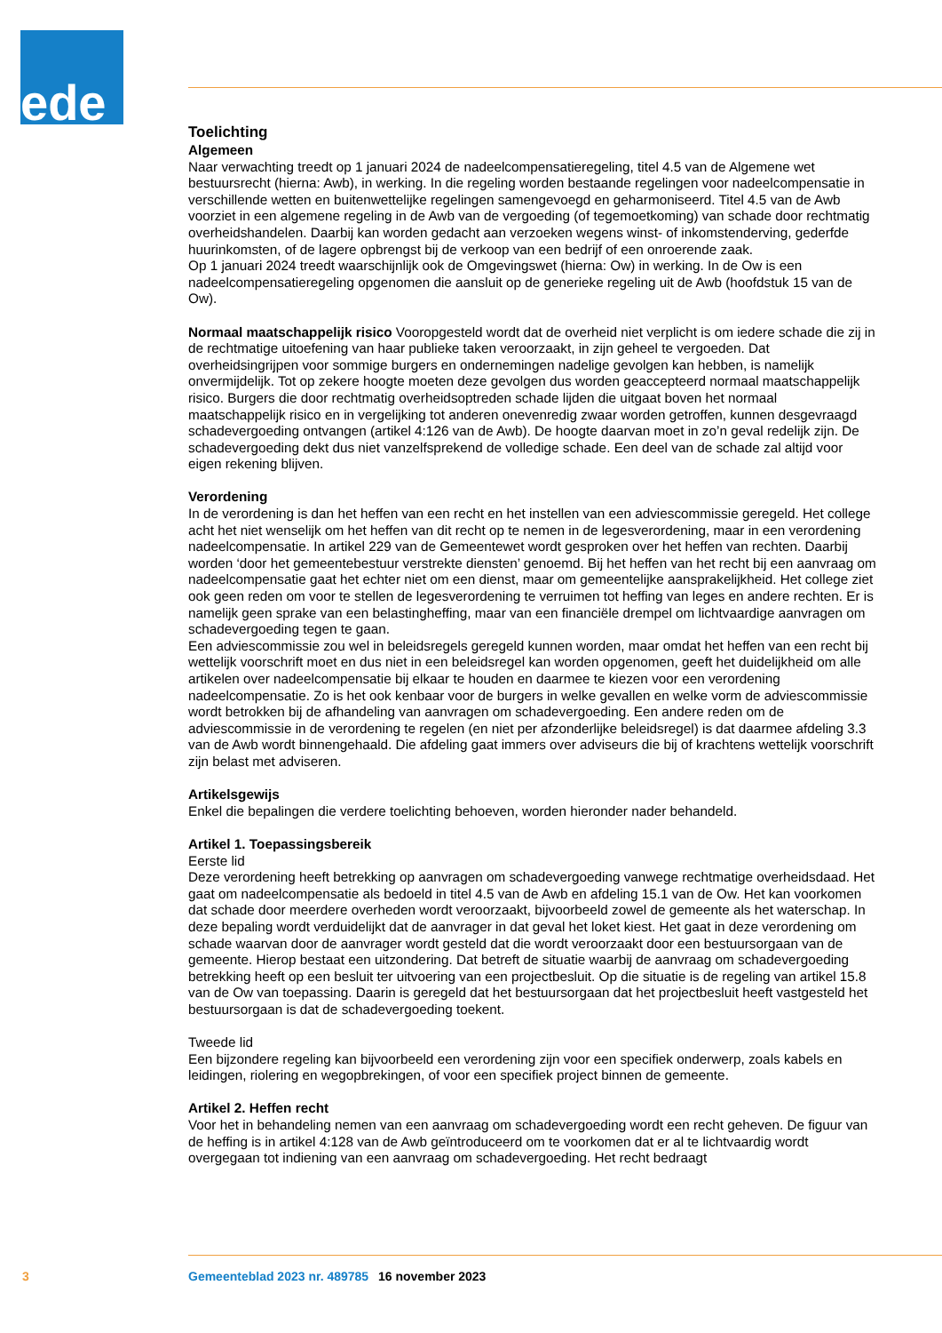ede
Toelichting
Algemeen
Naar verwachting treedt op 1 januari 2024 de nadeelcompensatieregeling, titel 4.5 van de Algemene wet bestuursrecht (hierna: Awb), in werking. In die regeling worden bestaande regelingen voor nadeelcompensatie in verschillende wetten en buitenwettelijke regelingen samengevoegd en geharmoniseerd. Titel 4.5 van de Awb voorziet in een algemene regeling in de Awb van de vergoeding (of tegemoetkoming) van schade door rechtmatig overheidshandelen. Daarbij kan worden gedacht aan verzoeken wegens winst- of inkomstenderving, gederfde huurinkomsten, of de lagere opbrengst bij de verkoop van een bedrijf of een onroerende zaak.
Op 1 januari 2024 treedt waarschijnlijk ook de Omgevingswet (hierna: Ow) in werking. In de Ow is een nadeelcompensatieregeling opgenomen die aansluit op de generieke regeling uit de Awb (hoofdstuk 15 van de Ow).
Normaal maatschappelijk risico Vooropgesteld wordt dat de overheid niet verplicht is om iedere schade die zij in de rechtmatige uitoefening van haar publieke taken veroorzaakt, in zijn geheel te vergoeden. Dat overheidsingrijpen voor sommige burgers en ondernemingen nadelige gevolgen kan hebben, is namelijk onvermijdelijk. Tot op zekere hoogte moeten deze gevolgen dus worden geaccepteerd normaal maatschappelijk risico. Burgers die door rechtmatig overheidsoptreden schade lijden die uitgaat boven het normaal maatschappelijk risico en in vergelijking tot anderen onevenredig zwaar worden getroffen, kunnen desgevraagd schadevergoeding ontvangen (artikel 4:126 van de Awb). De hoogte daarvan moet in zo’n geval redelijk zijn. De schadevergoeding dekt dus niet vanzelfsprekend de volledige schade. Een deel van de schade zal altijd voor eigen rekening blijven.
Verordening
In de verordening is dan het heffen van een recht en het instellen van een adviescommissie geregeld. Het college acht het niet wenselijk om het heffen van dit recht op te nemen in de legesverordening, maar in een verordening nadeelcompensatie. In artikel 229 van de Gemeentewet wordt gesproken over het heffen van rechten. Daarbij worden ‘door het gemeentebestuur verstrekte diensten’ genoemd. Bij het heffen van het recht bij een aanvraag om nadeelcompensatie gaat het echter niet om een dienst, maar om gemeentelijke aansprakelijkheid. Het college ziet ook geen reden om voor te stellen de legesverordening te verruimen tot heffing van leges en andere rechten. Er is namelijk geen sprake van een belastingheffing, maar van een financiële drempel om lichtvaardige aanvragen om schadevergoeding tegen te gaan.
Een adviescommissie zou wel in beleidsregels geregeld kunnen worden, maar omdat het heffen van een recht bij wettelijk voorschrift moet en dus niet in een beleidsregel kan worden opgenomen, geeft het duidelijkheid om alle artikelen over nadeelcompensatie bij elkaar te houden en daarmee te kiezen voor een verordening nadeelcompensatie. Zo is het ook kenbaar voor de burgers in welke gevallen en welke vorm de adviescommissie wordt betrokken bij de afhandeling van aanvragen om schadevergoeding. Een andere reden om de adviescommissie in de verordening te regelen (en niet per afzonderlijke beleidsregel) is dat daarmee afdeling 3.3 van de Awb wordt binnengehaald. Die afdeling gaat immers over adviseurs die bij of krachtens wettelijk voorschrift zijn belast met adviseren.
Artikelsgewijs
Enkel die bepalingen die verdere toelichting behoeven, worden hieronder nader behandeld.
Artikel 1. Toepassingsbereik
Eerste lid
Deze verordening heeft betrekking op aanvragen om schadevergoeding vanwege rechtmatige overheidsdaad. Het gaat om nadeelcompensatie als bedoeld in titel 4.5 van de Awb en afdeling 15.1 van de Ow. Het kan voorkomen dat schade door meerdere overheden wordt veroorzaakt, bijvoorbeeld zowel de gemeente als het waterschap. In deze bepaling wordt verduidelijkt dat de aanvrager in dat geval het loket kiest. Het gaat in deze verordening om schade waarvan door de aanvrager wordt gesteld dat die wordt veroorzaakt door een bestuursorgaan van de gemeente. Hierop bestaat een uitzondering. Dat betreft de situatie waarbij de aanvraag om schadevergoeding betrekking heeft op een besluit ter uitvoering van een projectbesluit. Op die situatie is de regeling van artikel 15.8 van de Ow van toepassing. Daarin is geregeld dat het bestuursorgaan dat het projectbesluit heeft vastgesteld het bestuursorgaan is dat de schadevergoeding toekent.
Tweede lid
Een bijzondere regeling kan bijvoorbeeld een verordening zijn voor een specifiek onderwerp, zoals kabels en leidingen, riolering en wegopbrekingen, of voor een specifiek project binnen de gemeente.
Artikel 2. Heffen recht
Voor het in behandeling nemen van een aanvraag om schadevergoeding wordt een recht geheven. De figuur van de heffing is in artikel 4:128 van de Awb geïntroduceerd om te voorkomen dat er al te lichtvaardig wordt overgegaan tot indiening van een aanvraag om schadevergoeding. Het recht bedraagt
3 Gemeenteblad 2023 nr. 489785 16 november 2023